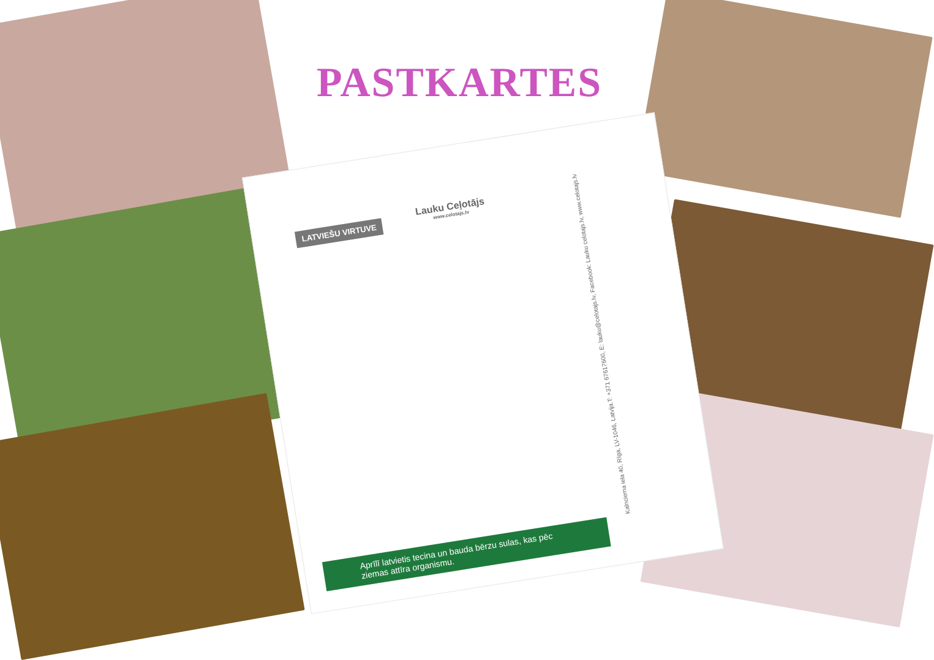PASTKARTES
LATVIEŠU VIRTUVE Lauku Ceļotājs
www.celotajs.lv
Kalnciema iela 40, Rīga, LV-1046, Latvija.T: +371 67617600, E: lauku@celotajs.lv, Facebook: Lauku celotajs.lv, www.celotajs.lv
Aprīlī latvietis tecina un bauda bērzu sulas, kas pēc ziemas attīra organismu.